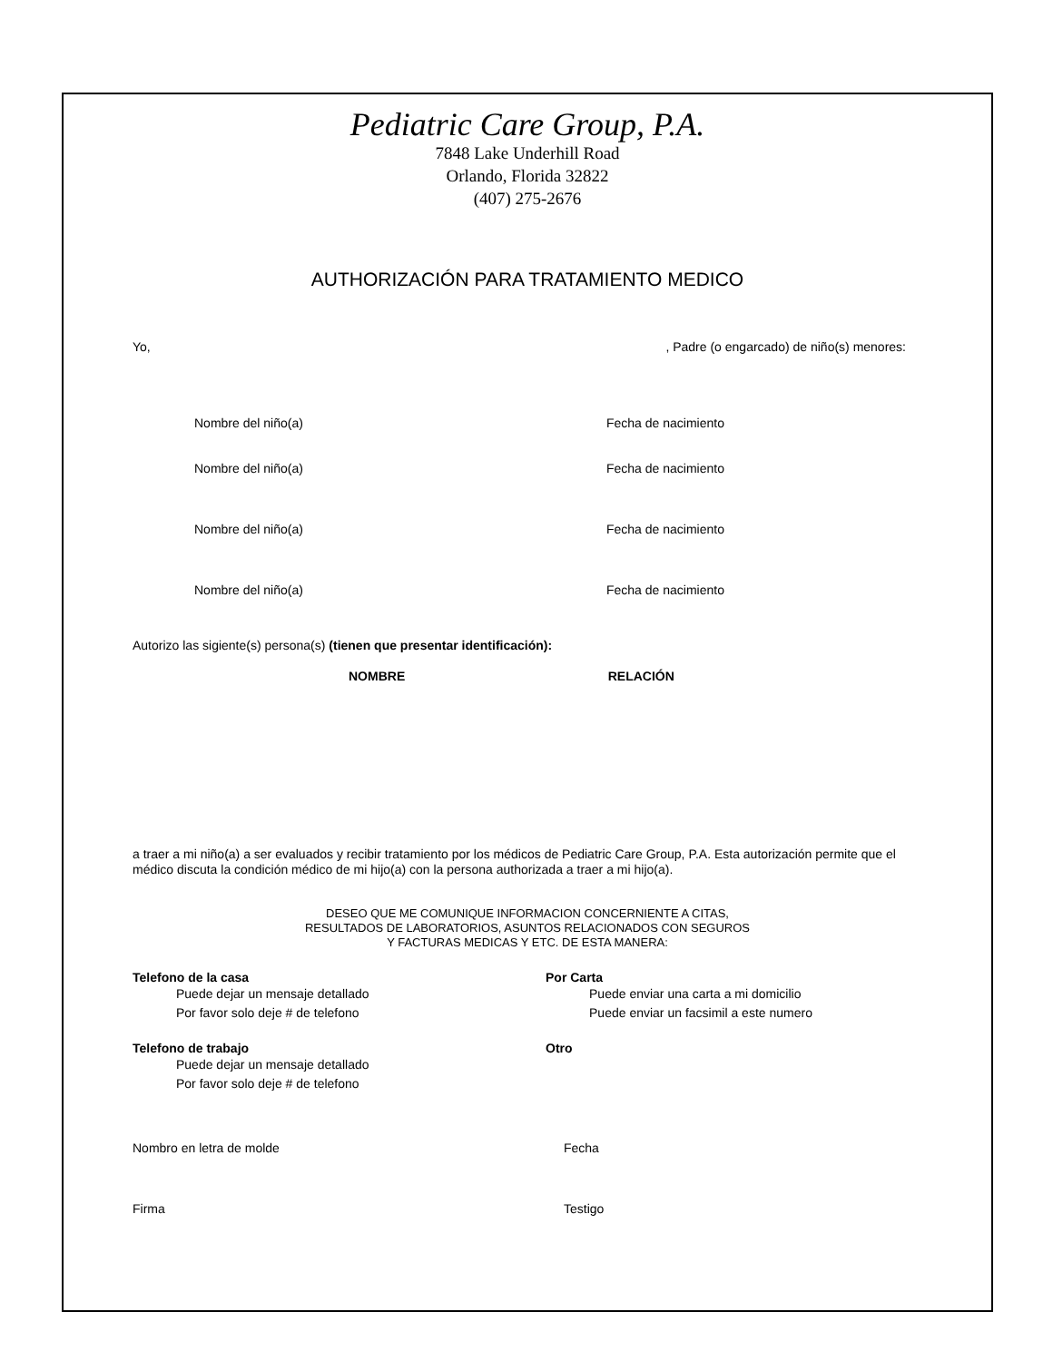Pediatric Care Group, P.A.
7848 Lake Underhill Road
Orlando, Florida 32822
(407) 275-2676
AUTHORIZACIÓN PARA TRATAMIENTO MEDICO
Yo,, Padre (o engarcado) de niño(s) menores:
Nombre del niño(a) Fecha de nacimiento
Nombre del niño(a) Fecha de nacimiento
Nombre del niño(a) Fecha de nacimiento
Nombre del niño(a) Fecha de nacimiento
Autorizo las sigiente(s) persona(s) (tienen que presentar identificación):
NOMBRE RELACIÓN
a traer a mi niño(a) a ser evaluados y recibir tratamiento por los médicos de Pediatric Care Group, P.A. Esta autorización permite que el médico discuta la condición médico de mi hijo(a) con la persona authorizada a traer a mi hijo(a).
DESEO QUE ME COMUNIQUE INFORMACION CONCERNIENTE A CITAS,
RESULTADOS DE LABORATORIOS, ASUNTOS RELACIONADOS CON SEGUROS
Y FACTURAS MEDICAS Y ETC. DE ESTA MANERA:
Telefono de la casa
Puede dejar un mensaje detallado
Por favor solo deje # de telefono
Por Carta
Puede enviar una carta a mi domicilio
Puede enviar un facsimil a este numero
Telefono de trabajo
Puede dejar un mensaje detallado
Por favor solo deje # de telefono
Otro
Nombro en letra de molde Fecha
Firma Testigo